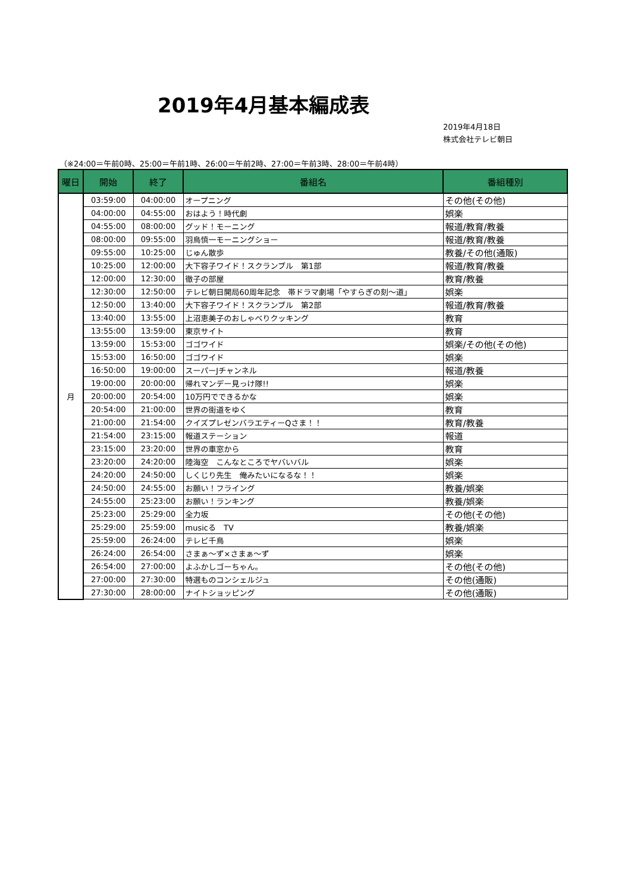2019年4月基本編成表
2019年4月18日
株式会社テレビ朝日
（※24:00＝午前0時、25:00＝午前1時、26:00＝午前2時、27:00＝午前3時、28:00＝午前4時）
| 曜日 | 開始 | 終了 | 番組名 | 番組種別 |
| --- | --- | --- | --- | --- |
| 月 | 03:59:00 | 04:00:00 | オープニング | その他(その他) |
| | 04:00:00 | 04:55:00 | おはよう！時代劇 | 娯楽 |
| | 04:55:00 | 08:00:00 | グッド！モーニング | 報道/教育/教養 |
| | 08:00:00 | 09:55:00 | 羽鳥慎一モーニングショー | 報道/教育/教養 |
| | 09:55:00 | 10:25:00 | じゅん散歩 | 教養/その他(通販) |
| | 10:25:00 | 12:00:00 | 大下容子ワイド！スクランブル 第1部 | 報道/教育/教養 |
| | 12:00:00 | 12:30:00 | 徹子の部屋 | 教育/教養 |
| | 12:30:00 | 12:50:00 | テレビ朝日開局60周年記念 帯ドラマ劇場「やすらぎの刻～道」 | 娯楽 |
| | 12:50:00 | 13:40:00 | 大下容子ワイド！スクランブル 第2部 | 報道/教育/教養 |
| | 13:40:00 | 13:55:00 | 上沼恵美子のおしゃべりクッキング | 教育 |
| | 13:55:00 | 13:59:00 | 東京サイト | 教育 |
| | 13:59:00 | 15:53:00 | ゴゴワイド | 娯楽/その他(その他) |
| | 15:53:00 | 16:50:00 | ゴゴワイド | 娯楽 |
| | 16:50:00 | 19:00:00 | スーパーJチャンネル | 報道/教養 |
| | 19:00:00 | 20:00:00 | 帰れマンデー見っけ隊!! | 娯楽 |
| | 20:00:00 | 20:54:00 | 10万円でできるかな | 娯楽 |
| | 20:54:00 | 21:00:00 | 世界の街道をゆく | 教育 |
| | 21:00:00 | 21:54:00 | クイズプレゼンバラエティーQさま！！ | 教育/教養 |
| | 21:54:00 | 23:15:00 | 報道ステーション | 報道 |
| | 23:15:00 | 23:20:00 | 世界の車窓から | 教育 |
| | 23:20:00 | 24:20:00 | 陸海空 こんなところでヤバいバル | 娯楽 |
| | 24:20:00 | 24:50:00 | しくじり先生 俺みたいになるな！！ | 娯楽 |
| | 24:50:00 | 24:55:00 | お願い！フライング | 教養/娯楽 |
| | 24:55:00 | 25:23:00 | お願い！ランキング | 教養/娯楽 |
| | 25:23:00 | 25:29:00 | 全力坂 | その他(その他) |
| | 25:29:00 | 25:59:00 | musicる TV | 教養/娯楽 |
| | 25:59:00 | 26:24:00 | テレビ千鳥 | 娯楽 |
| | 26:24:00 | 26:54:00 | さまぁ～ず×さまぁ～ず | 娯楽 |
| | 26:54:00 | 27:00:00 | よふかしゴーちゃん。 | その他(その他) |
| | 27:00:00 | 27:30:00 | 特選ものコンシェルジュ | その他(通販) |
| | 27:30:00 | 28:00:00 | ナイトショッピング | その他(通販) |